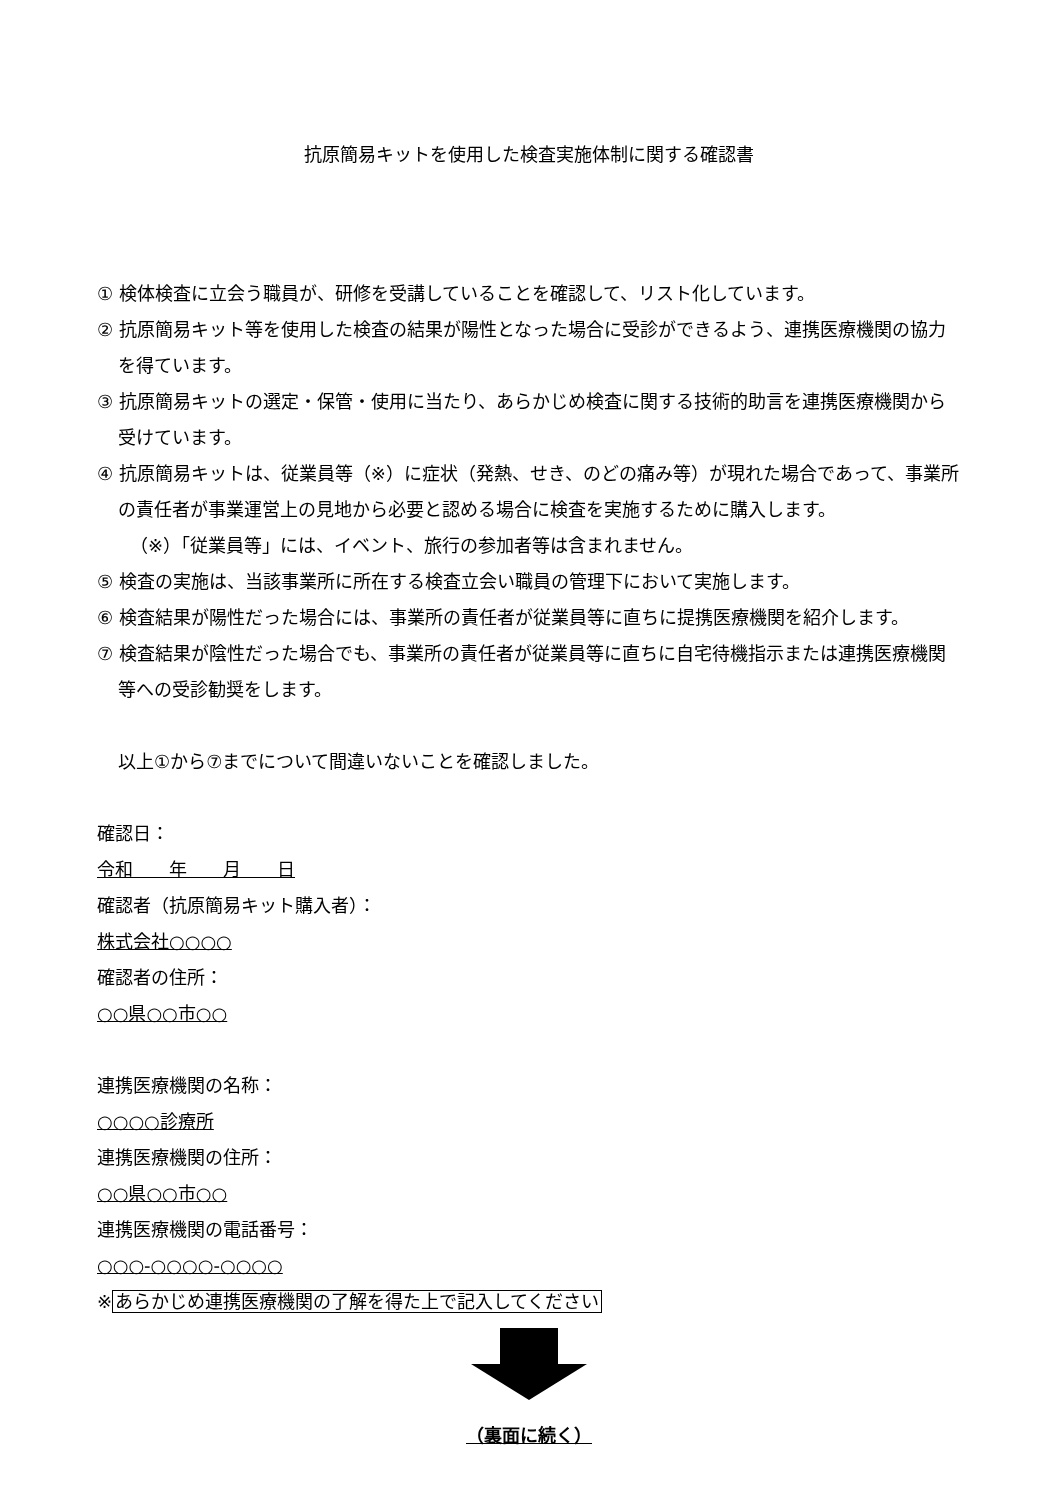抗原簡易キットを使用した検査実施体制に関する確認書
① 検体検査に立会う職員が、研修を受講していることを確認して、リスト化しています。
② 抗原簡易キット等を使用した検査の結果が陽性となった場合に受診ができるよう、連携医療機関の協力を得ています。
③ 抗原簡易キットの選定・保管・使用に当たり、あらかじめ検査に関する技術的助言を連携医療機関から受けています。
④ 抗原簡易キットは、従業員等（※）に症状（発熱、せき、のどの痛み等）が現れた場合であって、事業所の責任者が事業運営上の見地から必要と認める場合に検査を実施するために購入します。
（※）「従業員等」には、イベント、旅行の参加者等は含まれません。
⑤ 検査の実施は、当該事業所に所在する検査立会い職員の管理下において実施します。
⑥ 検査結果が陽性だった場合には、事業所の責任者が従業員等に直ちに提携医療機関を紹介します。
⑦ 検査結果が陰性だった場合でも、事業所の責任者が従業員等に直ちに自宅待機指示または連携医療機関等への受診勧奨をします。
以上①から⑦までについて間違いないことを確認しました。
確認日：
令和　　年　　月　　日
確認者（抗原簡易キット購入者）：
株式会社○○○○
確認者の住所：
○○県○○市○○
連携医療機関の名称：
○○○○診療所
連携医療機関の住所：
○○県○○市○○
連携医療機関の電話番号：
○○○-○○○○-○○○○
※あらかじめ連携医療機関の了解を得た上で記入してください
（裏面に続く）